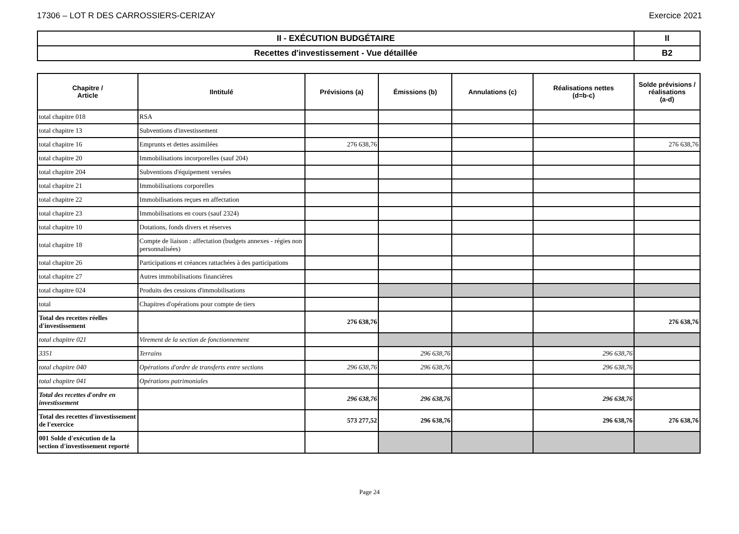17306 – LOT R DES CARROSSIERS-CERIZAY Exercice 2021
| II - EXÉCUTION BUDGÉTAIRE | II |
| Recettes d'investissement - Vue détaillée | B2 |
| Chapitre / Article | IIntitulé | Prévisions (a) | Émissions (b) | Annulations (c) | Réalisations nettes (d=b-c) | Solde prévisions / réalisations (a-d) |
| --- | --- | --- | --- | --- | --- | --- |
| total chapitre 018 | RSA | | | | | |
| total chapitre 13 | Subventions d'investissement | | | | | |
| total chapitre 16 | Emprunts et dettes assimilées | 276 638,76 | | | | 276 638,76 |
| total chapitre 20 | Immobilisations incorporelles (sauf 204) | | | | | |
| total chapitre 204 | Subventions d'équipement versées | | | | | |
| total chapitre 21 | Immobilisations corporelles | | | | | |
| total chapitre 22 | Immobilisations reçues en affectation | | | | | |
| total chapitre 23 | Immobilisations en cours (sauf 2324) | | | | | |
| total chapitre 10 | Dotations, fonds divers et réserves | | | | | |
| total chapitre 18 | Compte de liaison : affectation (budgets annexes - régies non personnalisées) | | | | | |
| total chapitre 26 | Participations et créances rattachées à des participations | | | | | |
| total chapitre 27 | Autres immobilisations financières | | | | | |
| total chapitre 024 | Produits des cessions d'immobilisations | | | | | |
| total | Chapitres d'opérations pour compte de tiers | | | | | |
| Total des recettes réelles d'investissement | | 276 638,76 | | | | 276 638,76 |
| total chapitre 021 | Virement de la section de fonctionnement | | | | | |
| 3351 | Terrains | | 296 638,76 | | 296 638,76 | |
| total chapitre 040 | Opérations d'ordre de transferts entre sections | 296 638,76 | 296 638,76 | | 296 638,76 | |
| total chapitre 041 | Opérations patrimoniales | | | | | |
| Total des recettes d'ordre en investissement | | 296 638,76 | 296 638,76 | | 296 638,76 | |
| Total des recettes d'investissement de l'exercice | | 573 277,52 | 296 638,76 | | 296 638,76 | 276 638,76 |
| 001 Solde d'exécution de la section d'investissement reporté | | | | | | |
Page 24